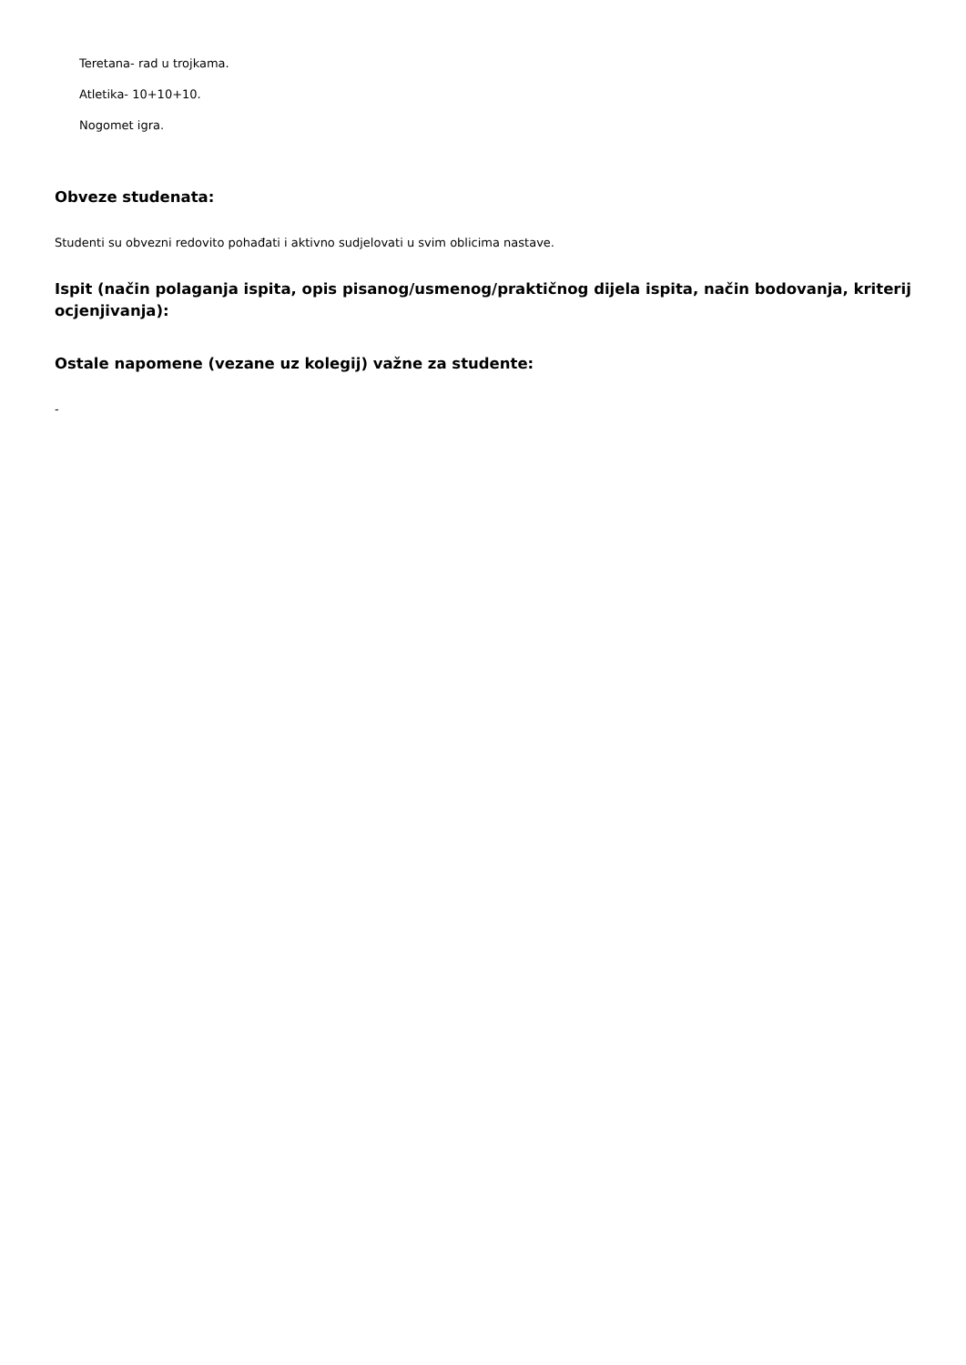Teretana- rad u trojkama.
Atletika- 10+10+10.
Nogomet igra.
Obveze studenata:
Studenti su obvezni redovito pohađati i aktivno sudjelovati u svim oblicima nastave.
Ispit (način polaganja ispita, opis pisanog/usmenog/praktičnog dijela ispita, način bodovanja, kriterij ocjenjivanja):
Ostale napomene (vezane uz kolegij) važne za studente:
-